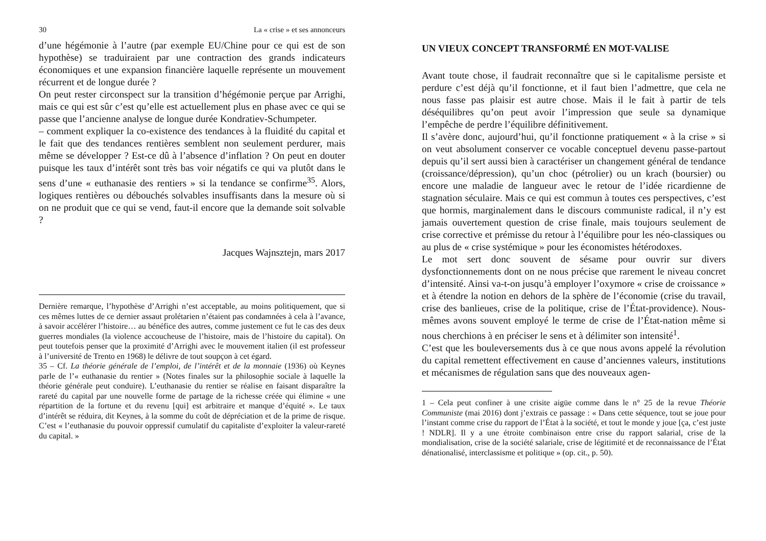30 La « crise » et ses annonceurs
d’une hégémonie à l’autre (par exemple EU/Chine pour ce qui est de son hypothèse) se traduiraient par une contraction des grands indicateurs économiques et une expansion financière laquelle représente un mouvement récurrent et de longue durée ?
On peut rester circonspect sur la transition d’hégémonie perçue par Arrighi, mais ce qui est sûr c’est qu’elle est actuellement plus en phase avec ce qui se passe que l’ancienne analyse de longue durée Kondratiev-Schumpeter.
– comment expliquer la co-existence des tendances à la fluidité du capital et le fait que des tendances rentières semblent non seulement perdurer, mais même se développer ? Est-ce dû à l’absence d’inflation ? On peut en douter puisque les taux d’intérêt sont très bas voir négatifs ce qui va plutôt dans le sens d’une « euthanasie des rentiers » si la tendance se confirme<sup>35</sup>. Alors, logiques rentières ou débouchés solvables insuffisants dans la mesure où si on ne produit que ce qui se vend, faut-il encore que la demande soit solvable ?
Jacques Wajnsztejn, mars 2017
Dernière remarque, l’hypothèse d’Arrighi n’est acceptable, au moins politiquement, que si ces mêmes luttes de ce dernier assaut prolétarien n’étaient pas condamnées à cela à l’avance, à savoir accélérer l’histoire… au bénéfice des autres, comme justement ce fut le cas des deux guerres mondiales (la violence accoucheuse de l’histoire, mais de l’histoire du capital). On peut toutefois penser que la proximité d’Arrighi avec le mouvement italien (il est professeur à l’université de Trento en 1968) le délivre de tout soupçon à cet égard.
35 – Cf. La théorie générale de l’emploi, de l’intérêt et de la monnaie (1936) où Keynes parle de l’« euthanasie du rentier » (Notes finales sur la philosophie sociale à laquelle la théorie générale peut conduire). L’euthanasie du rentier se réalise en faisant disparaître la rareté du capital par une nouvelle forme de partage de la richesse créée qui élimine « une répartition de la fortune et du revenu [qui] est arbitraire et manque d’équité ». Le taux d’intérêt se réduira, dit Keynes, à la somme du coût de dépréciation et de la prime de risque. C’est « l’euthanasie du pouvoir oppressif cumulatif du capitaliste d’exploiter la valeur-rareté du capital. »
UN VIEUX CONCEPT TRANSFORMÉ EN MOT-VALISE
Avant toute chose, il faudrait reconnaître que si le capitalisme persiste et perdure c’est déjà qu’il fonctionne, et il faut bien l’admettre, que cela ne nous fasse pas plaisir est autre chose. Mais il le fait à partir de tels déséquilibres qu’on peut avoir l’impression que seule sa dynamique l’empêche de perdre l’équilibre définitivement.
Il s’avère donc, aujourd’hui, qu’il fonctionne pratiquement « à la crise » si on veut absolument conserver ce vocable conceptuel devenu passe-partout depuis qu’il sert aussi bien à caractériser un changement général de tendance (croissance/dépression), qu’un choc (pétrolier) ou un krach (boursier) ou encore une maladie de langueur avec le retour de l’idée ricardienne de stagnation séculaire. Mais ce qui est commun à toutes ces perspectives, c’est que hormis, marginalement dans le discours communiste radical, il n’y est jamais ouvertement question de crise finale, mais toujours seulement de crise corrective et prémisse du retour à l’équilibre pour les néo-classiques ou au plus de « crise systémique » pour les économistes hétérodoxes.
Le mot sert donc souvent de sésame pour ouvrir sur divers dysfonctionnements dont on ne nous précise que rarement le niveau concret d’intensité. Ainsi va-t-on jusqu’à employer l’oxymore « crise de croissance » et à étendre la notion en dehors de la sphère de l’économie (crise du travail, crise des banlieues, crise de la politique, crise de l’État-providence). Nous-mêmes avons souvent employé le terme de crise de l’État-nation même si nous cherchions à en préciser le sens et à délimiter son intensité<sup>1</sup>.
C’est que les bouleversements dus à ce que nous avons appelé la révolution du capital remettent effectivement en cause d’anciennes valeurs, institutions et mécanismes de régulation sans que des nouveaux agen-
1 – Cela peut confiner à une crisite aigüe comme dans le n° 25 de la revue Théorie Communiste (mai 2016) dont j’extrais ce passage : « Dans cette séquence, tout se joue pour l’instant comme crise du rapport de l’État à la société, et tout le monde y joue [ça, c’est juste ! NDLR]. Il y a une étroite combinaison entre crise du rapport salarial, crise de la mondialisation, crise de la société salariale, crise de légitimité et de reconnaissance de l’État dénationalisé, interclassisme et politique » (op. cit., p. 50).